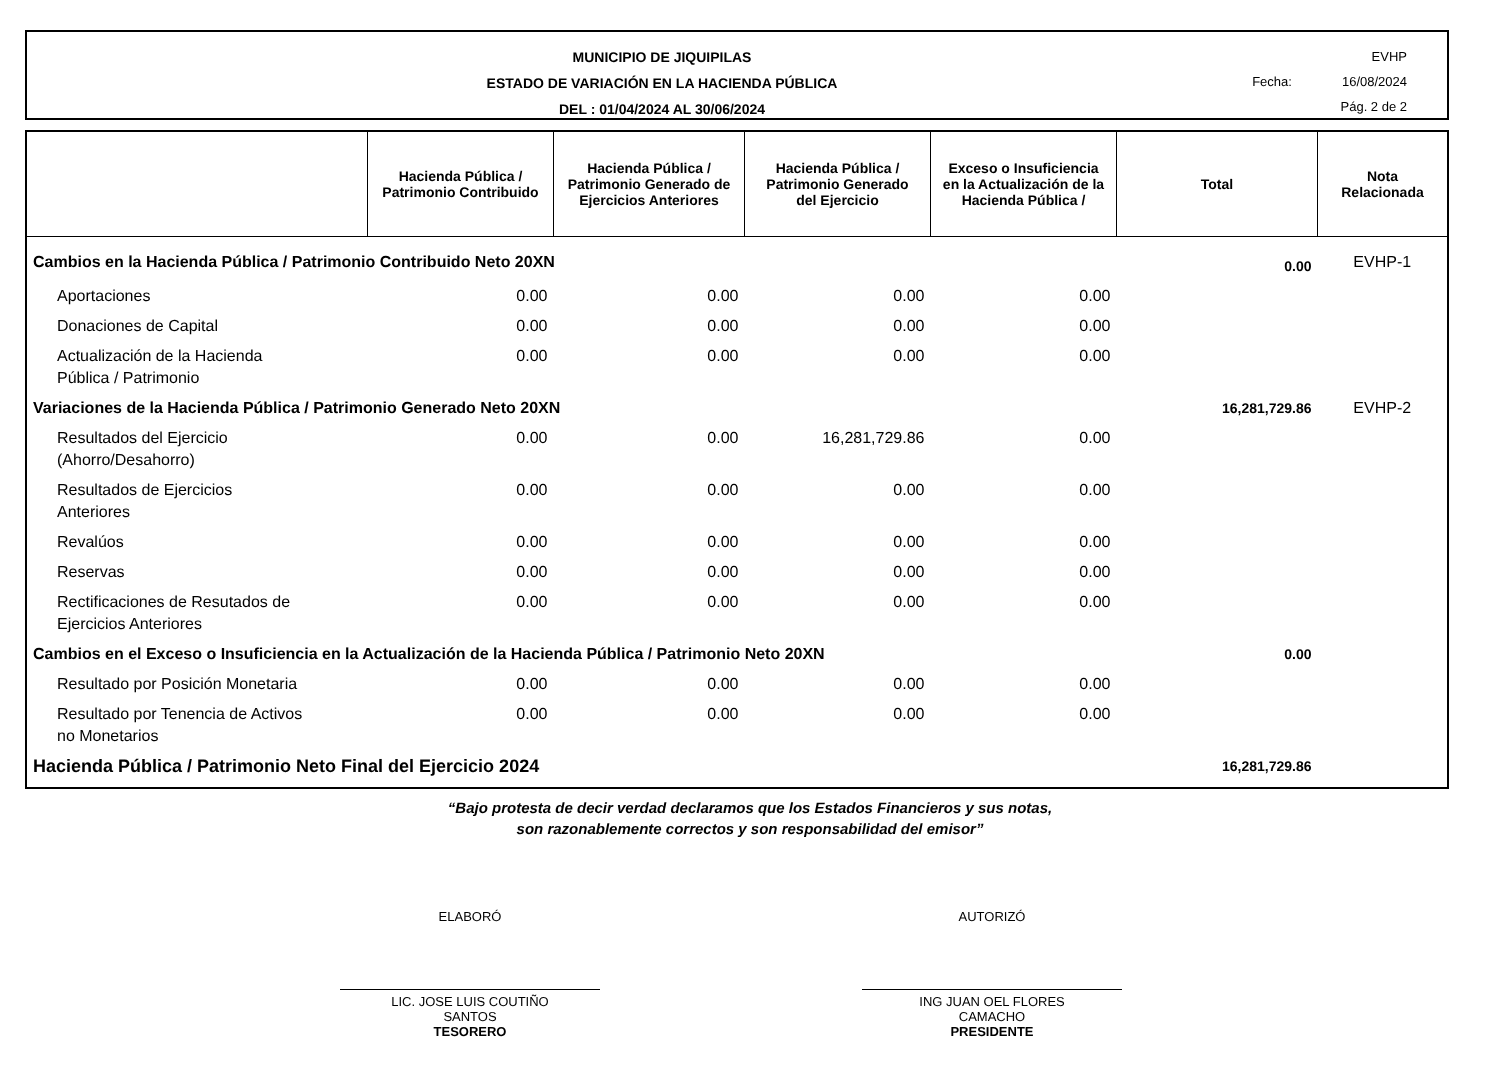MUNICIPIO DE JIQUIPILAS
ESTADO DE VARIACIÓN EN LA HACIENDA PÚBLICA
DEL : 01/04/2024 AL 30/06/2024
EVHP
Fecha: 16/08/2024
Pág. 2 de 2
| | Hacienda Pública / Patrimonio Contribuido | Hacienda Pública / Patrimonio Generado de Ejercicios Anteriores | Hacienda Pública / Patrimonio Generado del Ejercicio | Exceso o Insuficiencia en la Actualización de la Hacienda Pública / | Total | Nota Relacionada |
| --- | --- | --- | --- | --- | --- | --- |
| Cambios en la Hacienda Pública / Patrimonio Contribuido Neto 20XN | | | | | 0.00 | EVHP-1 |
| Aportaciones | 0.00 | 0.00 | 0.00 | 0.00 | | |
| Donaciones de Capital | 0.00 | 0.00 | 0.00 | 0.00 | | |
| Actualización de la Hacienda Pública / Patrimonio | 0.00 | 0.00 | 0.00 | 0.00 | | |
| Variaciones de la Hacienda Pública / Patrimonio Generado Neto 20XN | | | | | 16,281,729.86 | EVHP-2 |
| Resultados del Ejercicio (Ahorro/Desahorro) | 0.00 | 0.00 | 16,281,729.86 | 0.00 | | |
| Resultados de Ejercicios Anteriores | 0.00 | 0.00 | 0.00 | 0.00 | | |
| Revalúos | 0.00 | 0.00 | 0.00 | 0.00 | | |
| Reservas | 0.00 | 0.00 | 0.00 | 0.00 | | |
| Rectificaciones de Resutados de Ejercicios Anteriores | 0.00 | 0.00 | 0.00 | 0.00 | | |
| Cambios en el Exceso o Insuficiencia en la Actualización de la Hacienda Pública / Patrimonio Neto 20XN | | | | | 0.00 | |
| Resultado por Posición Monetaria | 0.00 | 0.00 | 0.00 | 0.00 | | |
| Resultado por Tenencia de Activos no Monetarios | 0.00 | 0.00 | 0.00 | 0.00 | | |
| Hacienda Pública / Patrimonio Neto Final del Ejercicio 2024 | | | | | 16,281,729.86 | |
“Bajo protesta de decir verdad declaramos que los Estados Financieros y sus notas,
son razonablemente correctos y son responsabilidad del emisor”
ELABORÓ
LIC. JOSE LUIS COUTIÑO
SANTOS
TESORERO
AUTORIZÓ
ING JUAN OEL FLORES
CAMACHO
PRESIDENTE